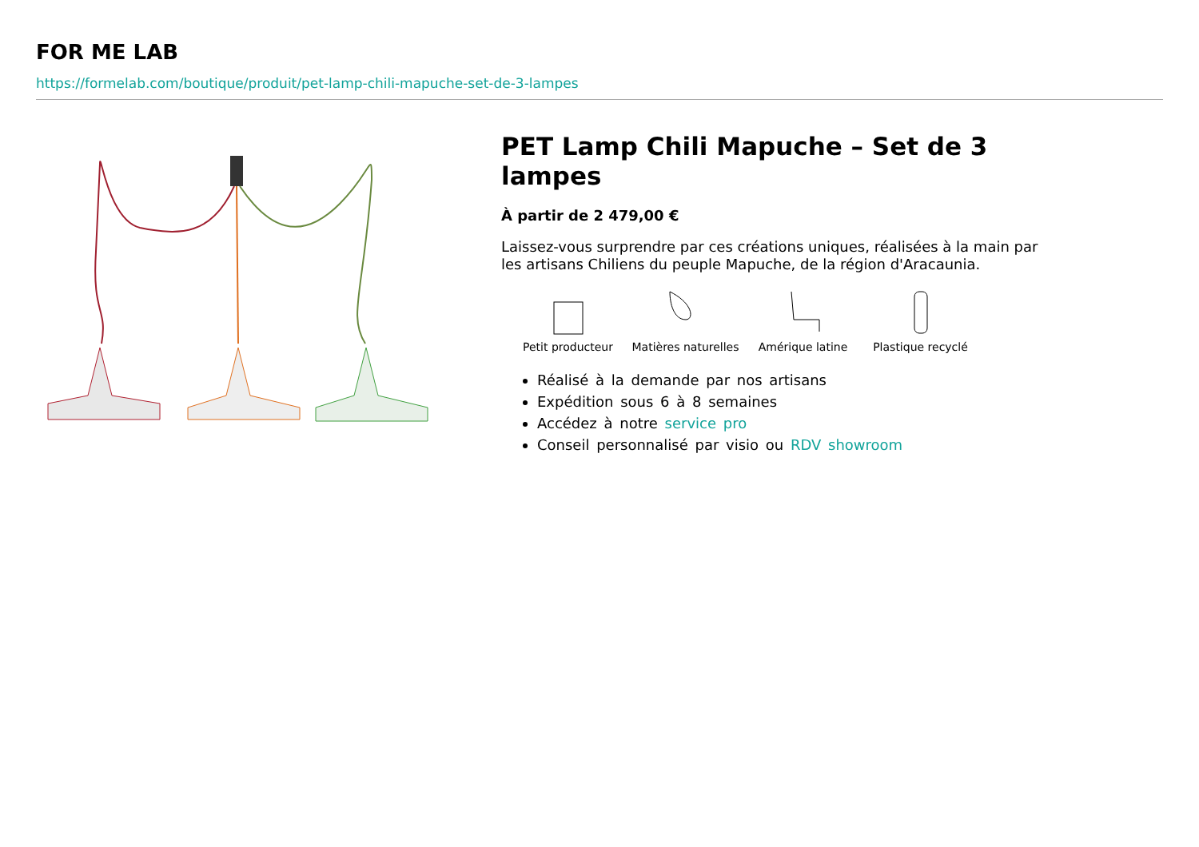FOR ME LAB
https://formelab.com/boutique/produit/pet-lamp-chili-mapuche-set-de-3-lampes
PET Lamp Chili Mapuche – Set de 3 lampes
À partir de 2 479,00 €
Laissez-vous surprendre par ces créations uniques, réalisées à la main par les artisans Chiliens du peuple Mapuche, de la région d'Aracaunia.
Petit producteur Matières naturelles
Amérique latine Plastique recyclé
Réalisé à la demande par nos artisans
Expédition sous 6 à 8 semaines
Accédez à notre service pro
Conseil personnalisé par visio ou RDV showroom